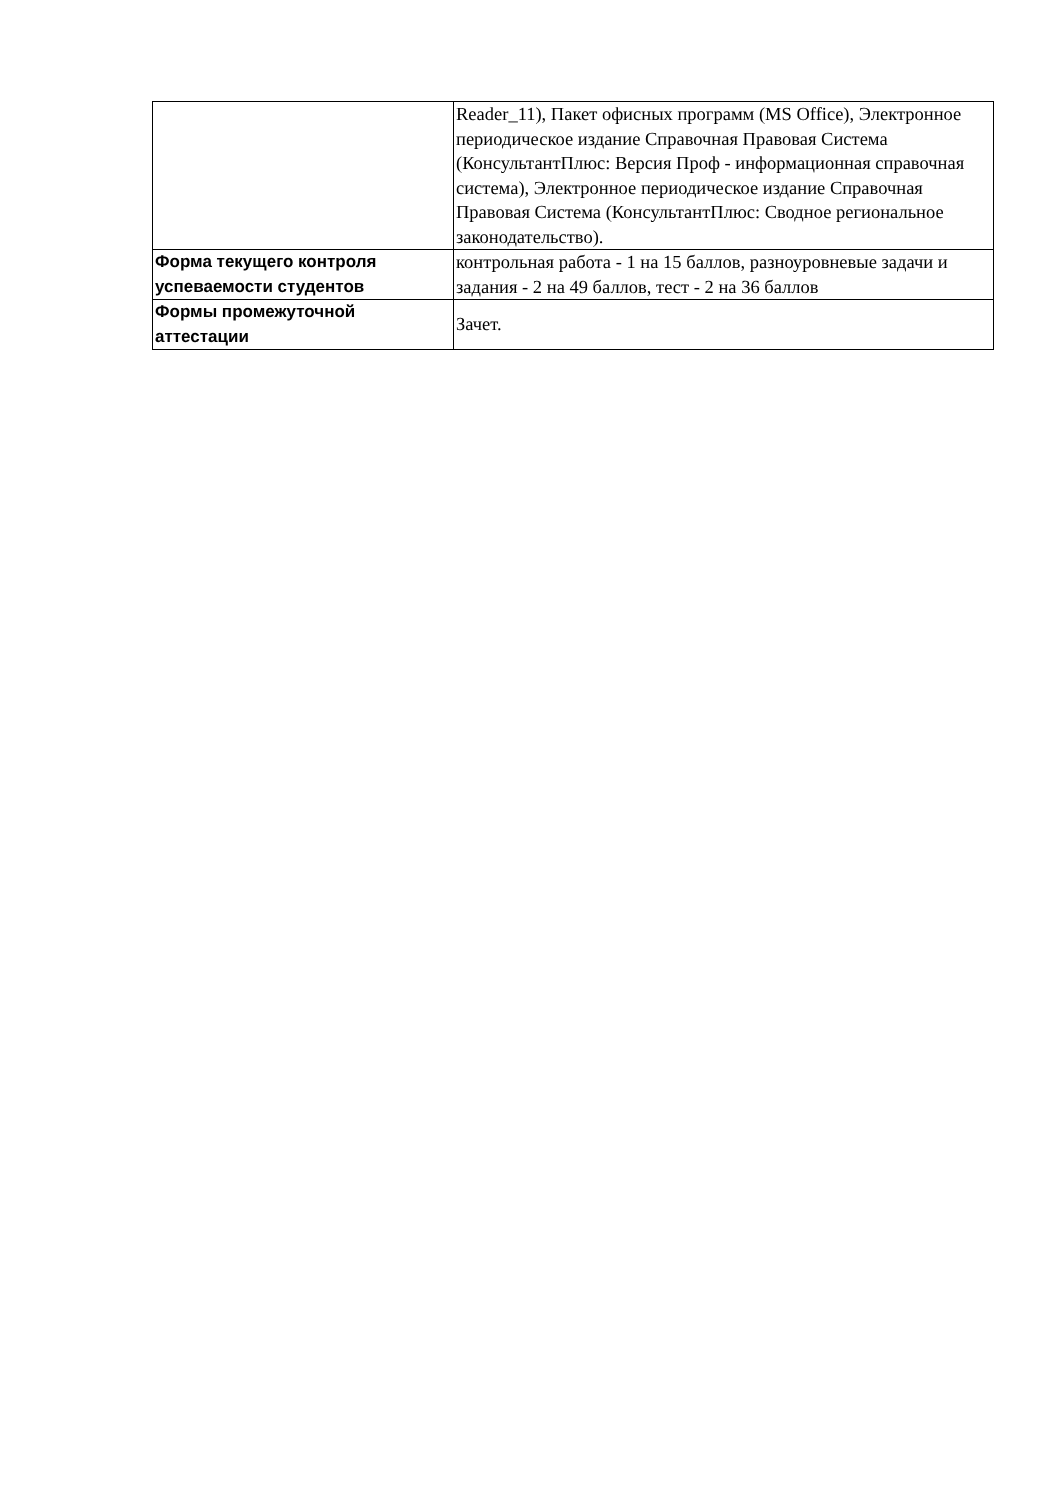| | Reader_11), Пакет офисных программ (MS Office), Электронное периодическое издание Справочная Правовая Система (КонсультантПлюс: Версия Проф - информационная справочная система), Электронное периодическое издание Справочная Правовая Система (КонсультантПлюс: Сводное региональное законодательство). |
| Форма текущего контроля успеваемости студентов | контрольная работа - 1 на 15 баллов, разноуровневые задачи и задания - 2 на 49 баллов, тест - 2 на 36 баллов |
| Формы промежуточной аттестации | Зачет. |